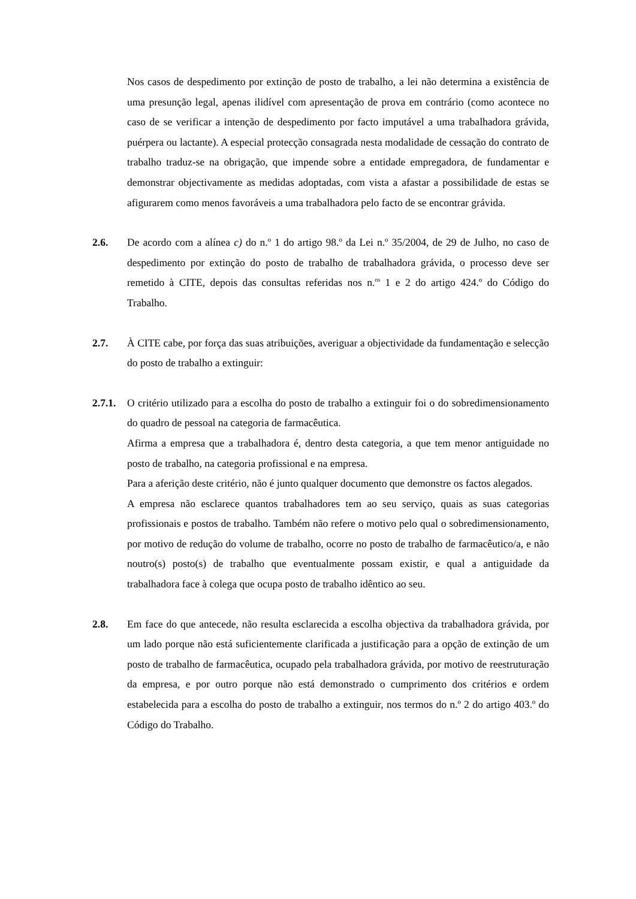Nos casos de despedimento por extinção de posto de trabalho, a lei não determina a existência de uma presunção legal, apenas ilidível com apresentação de prova em contrário (como acontece no caso de se verificar a intenção de despedimento por facto imputável a uma trabalhadora grávida, puérpera ou lactante). A especial protecção consagrada nesta modalidade de cessação do contrato de trabalho traduz-se na obrigação, que impende sobre a entidade empregadora, de fundamentar e demonstrar objectivamente as medidas adoptadas, com vista a afastar a possibilidade de estas se afigurarem como menos favoráveis a uma trabalhadora pelo facto de se encontrar grávida.
2.6. De acordo com a alínea c) do n.º 1 do artigo 98.º da Lei n.º 35/2004, de 29 de Julho, no caso de despedimento por extinção do posto de trabalho de trabalhadora grávida, o processo deve ser remetido à CITE, depois das consultas referidas nos n.<sup>os</sup> 1 e 2 do artigo 424.º do Código do Trabalho.
2.7. À CITE cabe, por força das suas atribuições, averiguar a objectividade da fundamentação e selecção do posto de trabalho a extinguir:
2.7.1.
O critério utilizado para a escolha do posto de trabalho a extinguir foi o do sobredimensionamento do quadro de pessoal na categoria de farmacêutica.
Afirma a empresa que a trabalhadora é, dentro desta categoria, a que tem menor antiguidade no posto de trabalho, na categoria profissional e na empresa.
Para a aferição deste critério, não é junto qualquer documento que demonstre os factos alegados.
A empresa não esclarece quantos trabalhadores tem ao seu serviço, quais as suas categorias profissionais e postos de trabalho. Também não refere o motivo pelo qual o sobredimensionamento, por motivo de redução do volume de trabalho, ocorre no posto de trabalho de farmacêutico/a, e não noutro(s) posto(s) de trabalho que eventualmente possam existir, e qual a antiguidade da trabalhadora face à colega que ocupa posto de trabalho idêntico ao seu.
2.8. Em face do que antecede, não resulta esclarecida a escolha objectiva da trabalhadora grávida, por um lado porque não está suficientemente clarificada a justificação para a opção de extinção de um posto de trabalho de farmacêutica, ocupado pela trabalhadora grávida, por motivo de reestruturação da empresa, e por outro porque não está demonstrado o cumprimento dos critérios e ordem estabelecida para a escolha do posto de trabalho a extinguir, nos termos do n.º 2 do artigo 403.º do Código do Trabalho.